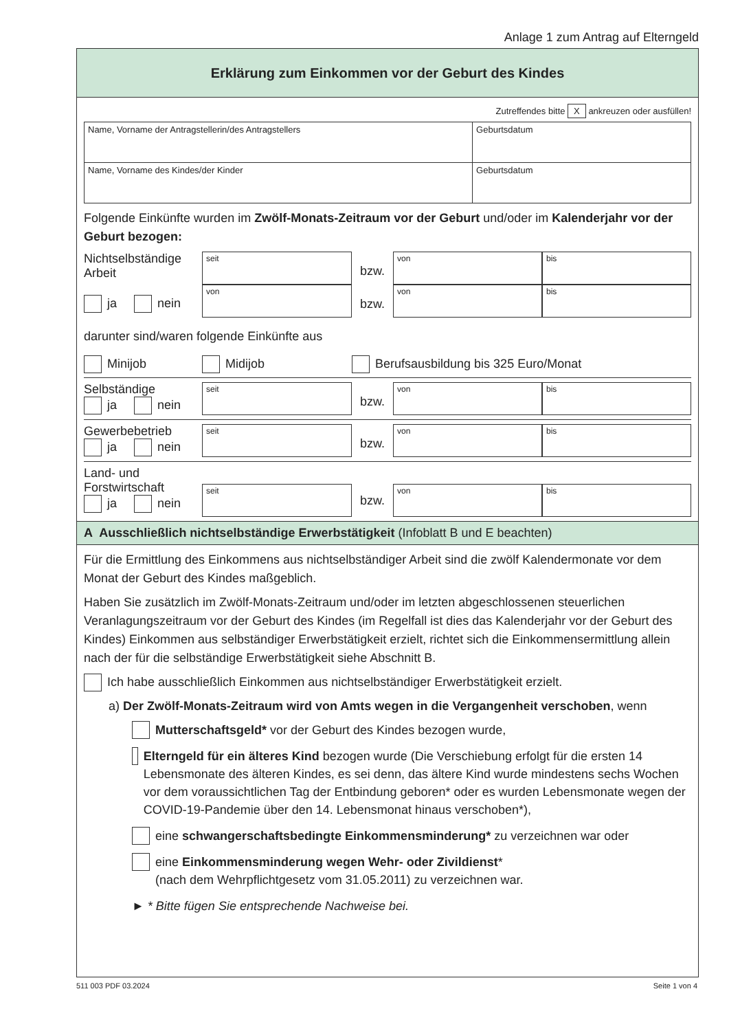Anlage 1 zum Antrag auf Elterngeld
Erklärung zum Einkommen vor der Geburt des Kindes
Zutreffendes bitte X ankreuzen oder ausfüllen!
| Name, Vorname der Antragstellerin/des Antragstellers | Geburtsdatum |
| Name, Vorname des Kindes/der Kinder | Geburtsdatum |
Folgende Einkünfte wurden im Zwölf-Monats-Zeitraum vor der Geburt und/oder im Kalenderjahr vor der Geburt bezogen:
Nichtselbständige Arbeit
ja nein
seit
bzw.
von bis
von
bzw.
von bis
darunter sind/waren folgende Einkünfte aus
Minijob Midijob Berufsausbildung bis 325 Euro/Monat
Selbständige
ja nein
seit
bzw.
von bis
Gewerbebetrieb
ja nein
seit
bzw.
von bis
Land- und Forstwirtschaft
ja nein
seit
bzw.
von bis
A Ausschließlich nichtselbständige Erwerbstätigkeit (Infoblatt B und E beachten)
Für die Ermittlung des Einkommens aus nichtselbständiger Arbeit sind die zwölf Kalendermonate vor dem Monat der Geburt des Kindes maßgeblich.
Haben Sie zusätzlich im Zwölf-Monats-Zeitraum und/oder im letzten abgeschlossenen steuerlichen Veranlagungszeitraum vor der Geburt des Kindes (im Regelfall ist dies das Kalenderjahr vor der Geburt des Kindes) Einkommen aus selbständiger Erwerbstätigkeit erzielt, richtet sich die Einkommensermittlung allein nach der für die selbständige Erwerbstätigkeit siehe Abschnitt B.
Ich habe ausschließlich Einkommen aus nichtselbständiger Erwerbstätigkeit erzielt.
a) Der Zwölf-Monats-Zeitraum wird von Amts wegen in die Vergangenheit verschoben, wenn
Mutterschaftsgeld* vor der Geburt des Kindes bezogen wurde,
Elterngeld für ein älteres Kind bezogen wurde (Die Verschiebung erfolgt für die ersten 14 Lebensmonate des älteren Kindes, es sei denn, das ältere Kind wurde mindestens sechs Wochen vor dem voraussichtlichen Tag der Entbindung geboren* oder es wurden Lebensmonate wegen der COVID-19-Pandemie über den 14. Lebensmonat hinaus verschoben*),
eine schwangerschaftsbedingte Einkommensminderung* zu verzeichnen war oder
eine Einkommensminderung wegen Wehr- oder Zivildienst*
(nach dem Wehrpflichtgesetz vom 31.05.2011) zu verzeichnen war.
► * Bitte fügen Sie entsprechende Nachweise bei.
511 003 PDF 03.2024 Seite 1 von 4